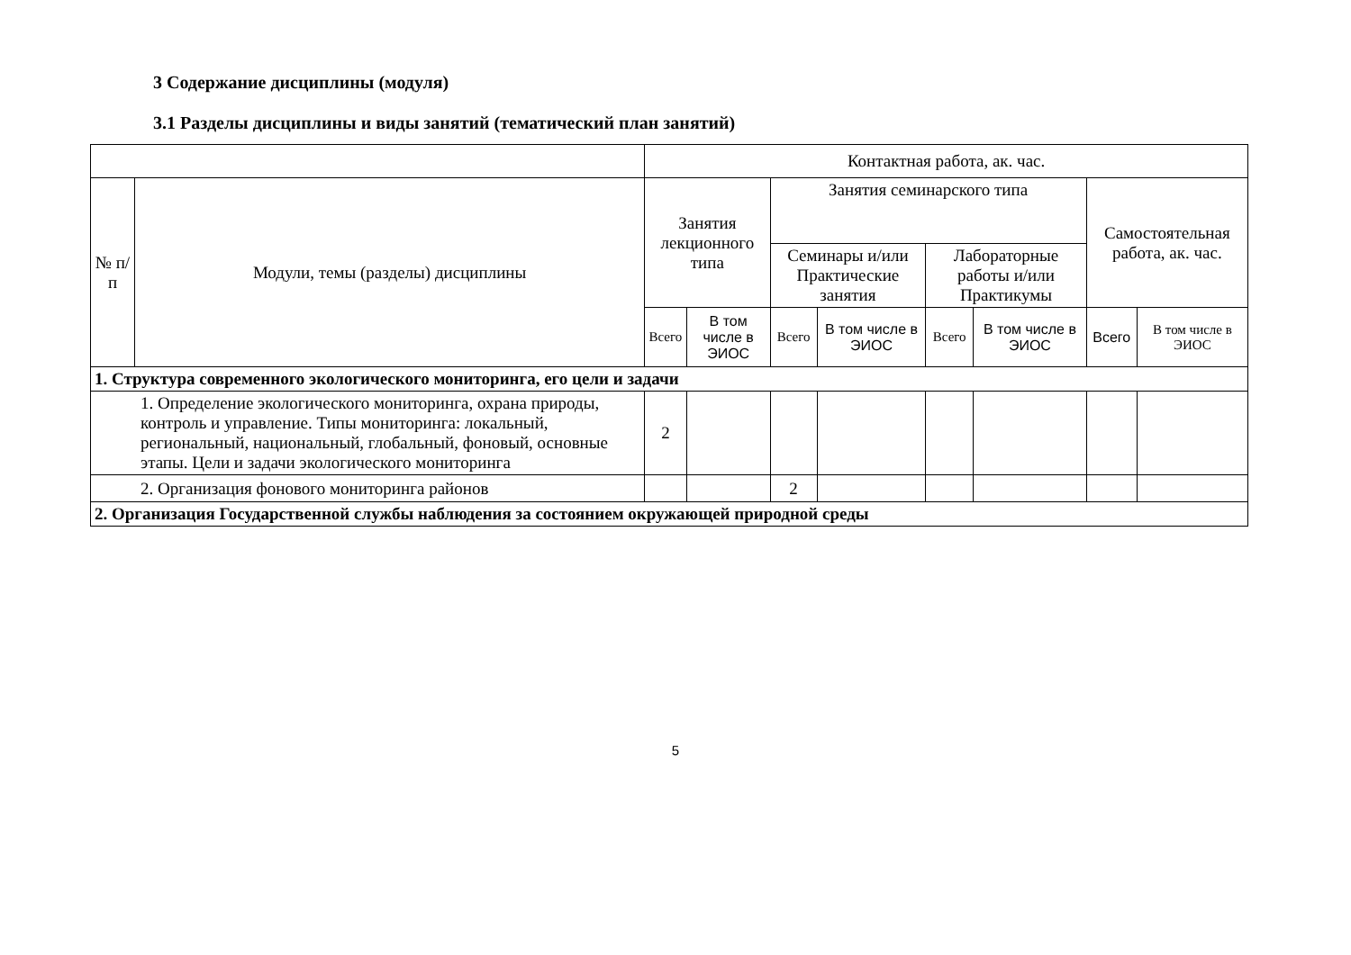3 Содержание дисциплины (модуля)
3.1 Разделы дисциплины и виды занятий (тематический план занятий)
| | | Контактная работа, ак. час. | | | | | | | |
| --- | --- | --- | --- | --- | --- | --- | --- | --- | --- |
| № п/п | Модули, темы (разделы) дисциплины | Занятия лекционного типа | | Занятия семинарского типа | | | | Самостоятельная работа, ак. час. | |
| | | | | Семинары и/или Практические занятия | | Лабораторные работы и/или Практикумы | | | |
| | | Всего | В том числе в ЭИОС | Всего | В том числе в ЭИОС | Всего | В том числе в ЭИОС | Всего | В том числе в ЭИОС |
| 1. Структура современного экологического мониторинга, его цели и задачи | | | | | | | | | |
| 1. Определение экологического мониторинга, охрана природы, контроль и управление. Типы мониторинга: локальный, региональный, национальный, глобальный, фоновый, основные этапы. Цели и задачи экологического мониторинга | | 2 | | | | | | | |
| 2. Организация фонового мониторинга районов | | | | 2 | | | | | |
| 2. Организация Государственной службы наблюдения за состоянием окружающей природной среды | | | | | | | | | |
5